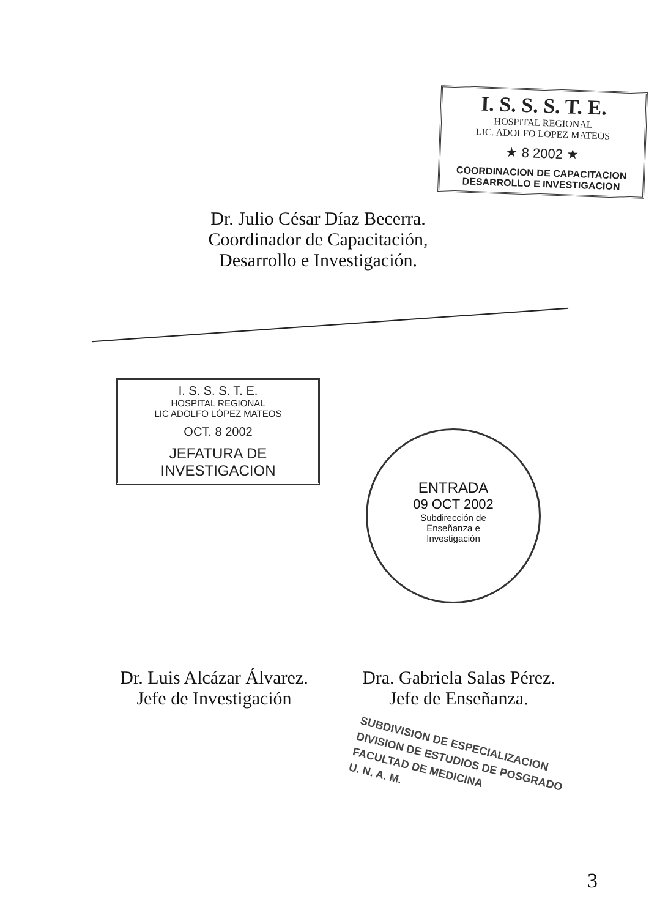I. S. S. S. T. E.
HOSPITAL REGIONAL
LIC. ADOLFO LOPEZ MATEOS
★ 8 2002 ★
COORDINACION DE CAPACITACION
DESARROLLO E INVESTIGACION
Dr. Julio César Díaz Becerra.
Coordinador de Capacitación,
Desarrollo e Investigación.
I. S. S. S. T. E.
HOSPITAL REGIONAL
LIC ADOLFO LÓPEZ MATEOS
OCT. 8 2002
JEFATURA DE
INVESTIGACION
ENTRADA
09 OCT 2002
Subdirección de
Enseñanza e
Investigación
Dr. Luis Alcázar Álvarez.
Jefe de Investigación
Dra. Gabriela Salas Pérez.
Jefe de Enseñanza.
SUBDIVISION DE ESPECIALIZACION
DIVISION DE ESTUDIOS DE POSGRADO
FACULTAD DE MEDICINA
U. N. A. M.
3